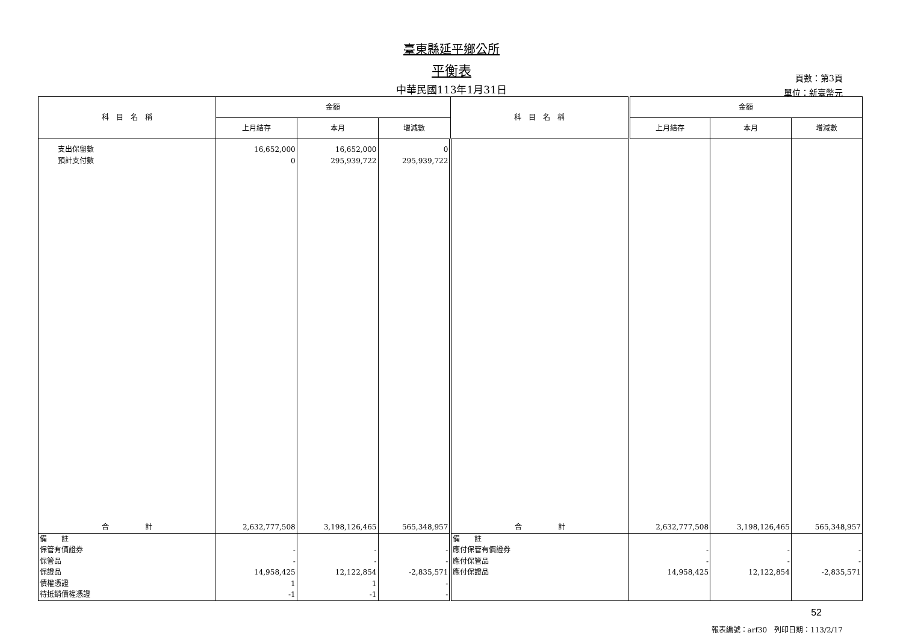臺東縣延平鄉公所
平衡表
中華民國113年1月31日
頁數：第3頁
單位：新臺幣元
| 科 目 名 稱 | 金額 | | | 科 目 名 稱 | 金額 | | |
| --- | --- | --- | --- | --- | --- | --- | --- |
| | 上月結存 | 本月 | 增減數 | | 上月結存 | 本月 | 增減數 |
| 支出保留數 | 16,652,000 | 16,652,000 | 0 | | | | |
| 預計支付數 | 0 | 295,939,722 | 295,939,722 | | | | |
| 合 計 | 2,632,777,508 | 3,198,126,465 | 565,348,957 | 合 計 | 2,632,777,508 | 3,198,126,465 | 565,348,957 |
| 備 註 | | | | 備 註 | | | |
| 保管有價證券 | - | - | - | 應付保管有價證券 | - | - | - |
| 保管品 | - | - | - | 應付保管品 | - | - | - |
| 保證品 | 14,958,425 | 12,122,854 | -2,835,571 | 應付保證品 | 14,958,425 | 12,122,854 | -2,835,571 |
| 債權憑證 | 1 | 1 | - | | | | |
| 待抵銷債權憑證 | -1 | -1 | - | | | | |
52
報表編號：arf30　列印日期：113/2/17